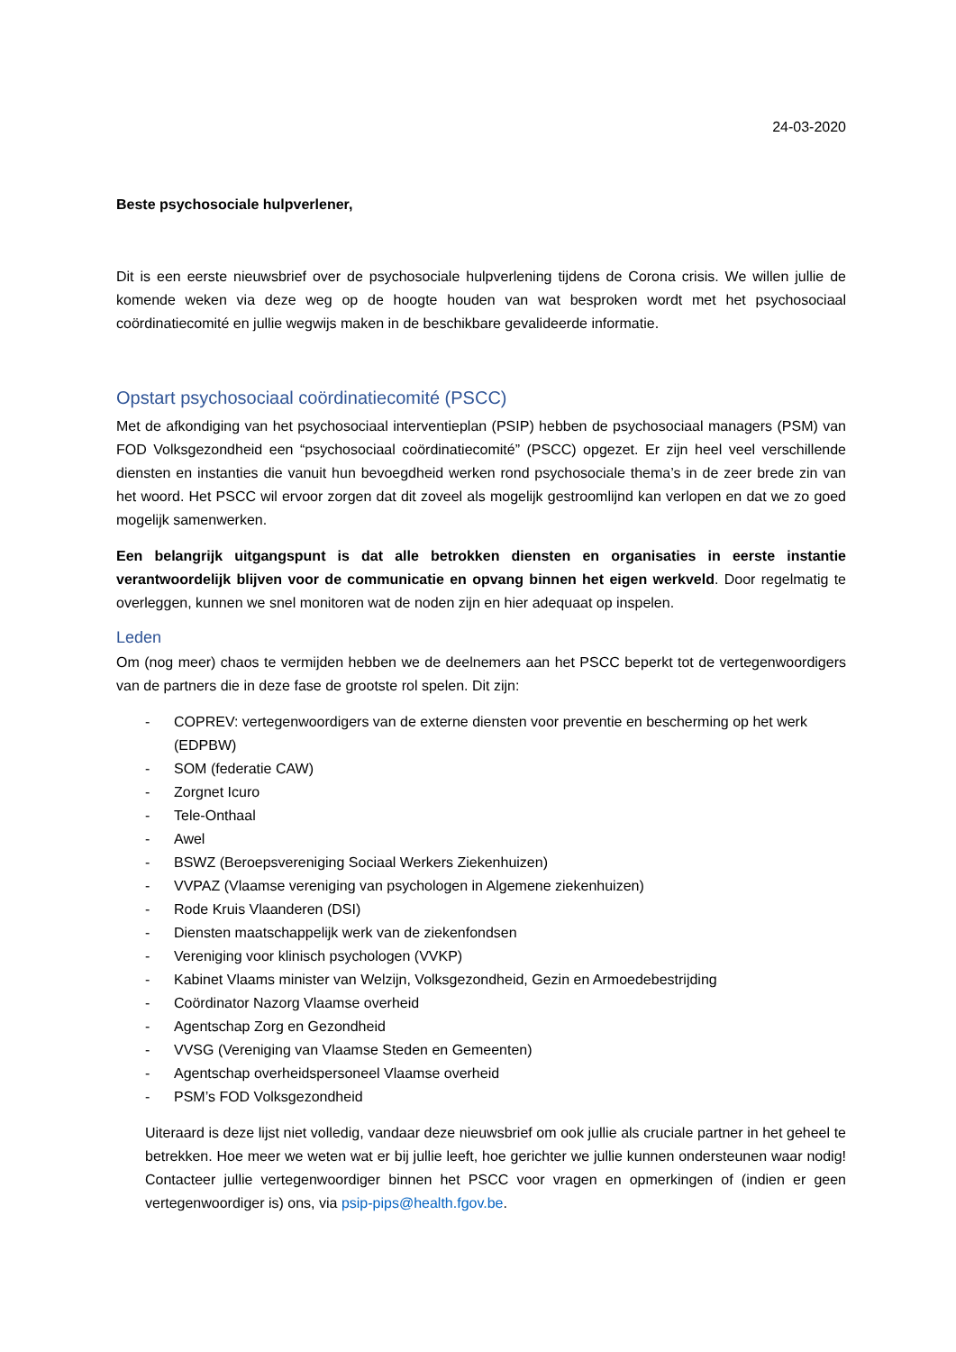24-03-2020
Beste psychosociale hulpverlener,
Dit is een eerste nieuwsbrief over de psychosociale hulpverlening tijdens de Corona crisis. We willen jullie de komende weken via deze weg op de hoogte houden van wat besproken wordt met het psychosociaal coördinatiecomité en jullie wegwijs maken in de beschikbare gevalideerde informatie.
Opstart psychosociaal coördinatiecomité (PSCC)
Met de afkondiging van het psychosociaal interventieplan (PSIP) hebben de psychosociaal managers (PSM) van FOD Volksgezondheid een “psychosociaal coördinatiecomité” (PSCC) opgezet. Er zijn heel veel verschillende diensten en instanties die vanuit hun bevoegdheid werken rond psychosociale thema’s in de zeer brede zin van het woord. Het PSCC wil ervoor zorgen dat dit zoveel als mogelijk gestroomlijnd kan verlopen en dat we zo goed mogelijk samenwerken.
Een belangrijk uitgangspunt is dat alle betrokken diensten en organisaties in eerste instantie verantwoordelijk blijven voor de communicatie en opvang binnen het eigen werkveld. Door regelmatig te overleggen, kunnen we snel monitoren wat de noden zijn en hier adequaat op inspelen.
Leden
Om (nog meer) chaos te vermijden hebben we de deelnemers aan het PSCC beperkt tot de vertegenwoordigers van de partners die in deze fase de grootste rol spelen. Dit zijn:
- COPREV: vertegenwoordigers van de externe diensten voor preventie en bescherming op het werk (EDPBW)
- SOM (federatie CAW)
- Zorgnet Icuro
- Tele-Onthaal
- Awel
- BSWZ (Beroepsvereniging Sociaal Werkers Ziekenhuizen)
- VVPAZ (Vlaamse vereniging van psychologen in Algemene ziekenhuizen)
- Rode Kruis Vlaanderen (DSI)
- Diensten maatschappelijk werk van de ziekenfondsen
- Vereniging voor klinisch psychologen (VVKP)
- Kabinet Vlaams minister van Welzijn, Volksgezondheid, Gezin en Armoedebestrijding
- Coördinator Nazorg Vlaamse overheid
- Agentschap Zorg en Gezondheid
- VVSG (Vereniging van Vlaamse Steden en Gemeenten)
- Agentschap overheidspersoneel Vlaamse overheid
- PSM’s FOD Volksgezondheid
Uiteraard is deze lijst niet volledig, vandaar deze nieuwsbrief om ook jullie als cruciale partner in het geheel te betrekken. Hoe meer we weten wat er bij jullie leeft, hoe gerichter we jullie kunnen ondersteunen waar nodig! Contacteer jullie vertegenwoordiger binnen het PSCC voor vragen en opmerkingen of (indien er geen vertegenwoordiger is) ons, via psip-pips@health.fgov.be.